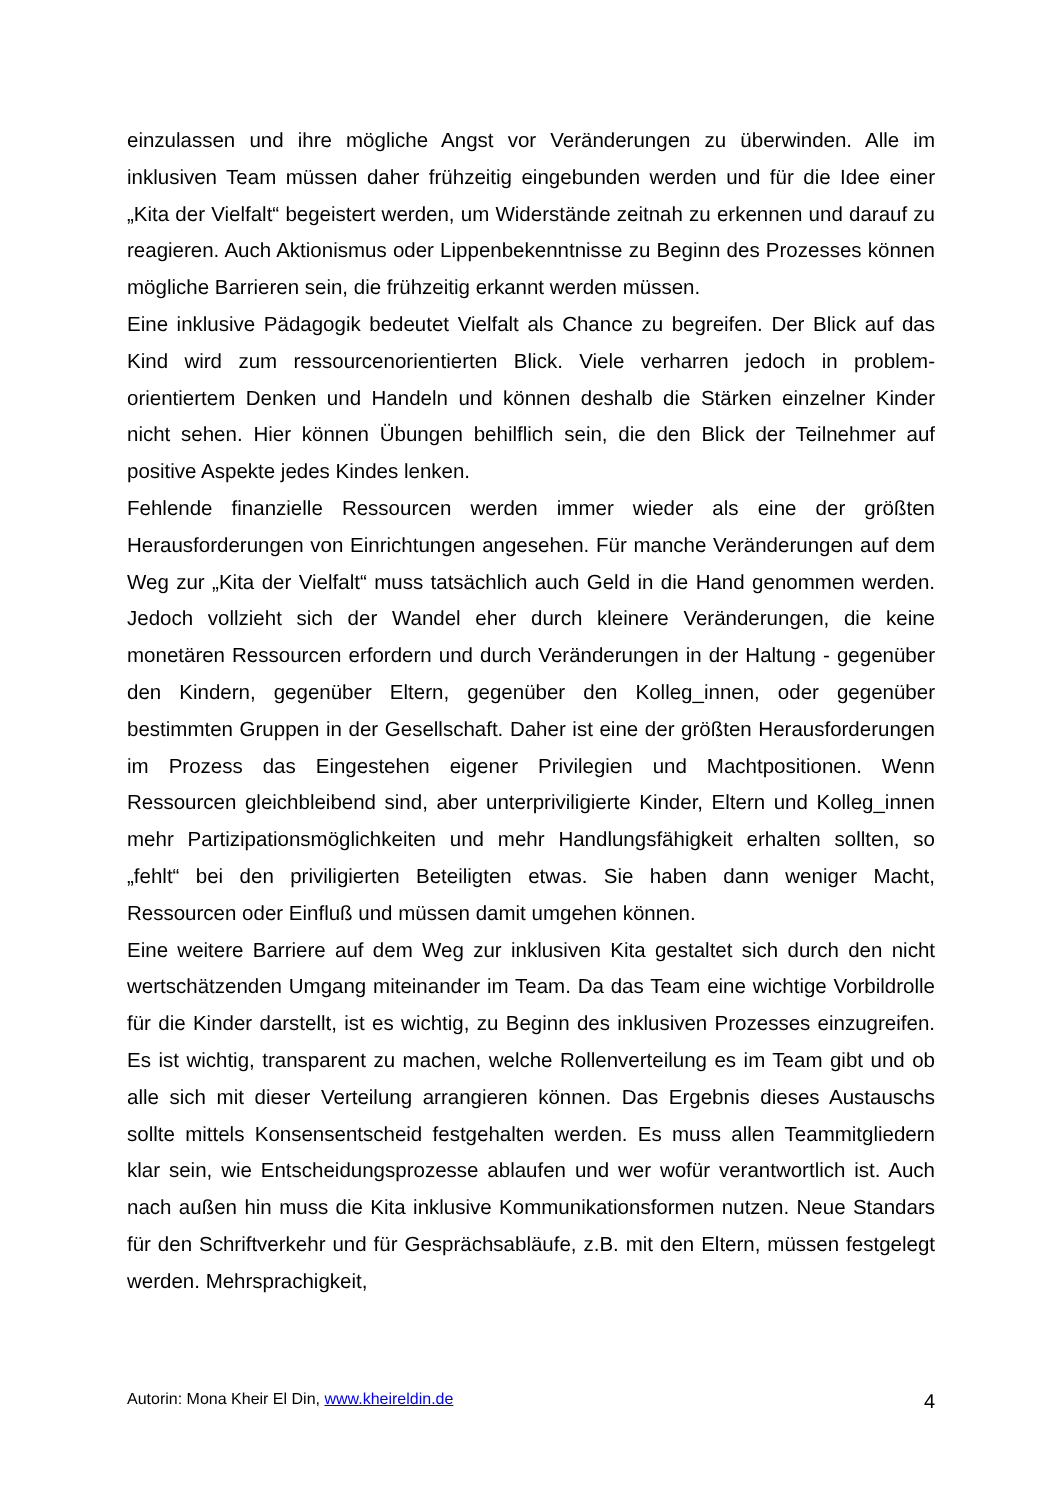einzulassen und ihre mögliche Angst vor Veränderungen zu überwinden. Alle im inklusiven Team müssen daher frühzeitig eingebunden werden und für die Idee einer „Kita der Vielfalt“ begeistert werden, um Widerstände zeitnah zu erkennen und darauf zu reagieren. Auch Aktionismus oder Lippenbekenntnisse zu Beginn des Prozesses können mögliche Barrieren sein, die frühzeitig erkannt werden müssen.
Eine inklusive Pädagogik bedeutet Vielfalt als Chance zu begreifen. Der Blick auf das Kind wird zum ressourcenorientierten Blick. Viele verharren jedoch in problem-orientiertem Denken und Handeln und können deshalb die Stärken einzelner Kinder nicht sehen. Hier können Übungen behilflich sein, die den Blick der Teilnehmer auf positive Aspekte jedes Kindes lenken.
Fehlende finanzielle Ressourcen werden immer wieder als eine der größten Herausforderungen von Einrichtungen angesehen. Für manche Veränderungen auf dem Weg zur „Kita der Vielfalt“ muss tatsächlich auch Geld in die Hand genommen werden. Jedoch vollzieht sich der Wandel eher durch kleinere Veränderungen, die keine monetären Ressourcen erfordern und durch Veränderungen in der Haltung - gegenüber den Kindern, gegenüber Eltern, gegenüber den Kolleg_innen, oder gegenüber bestimmten Gruppen in der Gesellschaft. Daher ist eine der größten Herausforderungen im Prozess das Eingestehen eigener Privilegien und Machtpositionen. Wenn Ressourcen gleichbleibend sind, aber unterpriviligierte Kinder, Eltern und Kolleg_innen mehr Partizipationsmöglichkeiten und mehr Handlungsfähigkeit erhalten sollten, so „fehlt“ bei den priviligierten Beteiligten etwas. Sie haben dann weniger Macht, Ressourcen oder Einfluß und müssen damit umgehen können.
Eine weitere Barriere auf dem Weg zur inklusiven Kita gestaltet sich durch den nicht wertschätzenden Umgang miteinander im Team. Da das Team eine wichtige Vorbildrolle für die Kinder darstellt, ist es wichtig, zu Beginn des inklusiven Prozesses einzugreifen. Es ist wichtig, transparent zu machen, welche Rollenverteilung es im Team gibt und ob alle sich mit dieser Verteilung arrangieren können. Das Ergebnis dieses Austauschs sollte mittels Konsensentscheid festgehalten werden. Es muss allen Teammitgliedern klar sein, wie Entscheidungsprozesse ablaufen und wer wofür verantwortlich ist. Auch nach außen hin muss die Kita inklusive Kommunikationsformen nutzen. Neue Standars für den Schriftverkehr und für Gesprächsabläufe, z.B. mit den Eltern, müssen festgelegt werden. Mehrsprachigkeit,
Autorin: Mona Kheir El Din, www.kheireldin.de 4